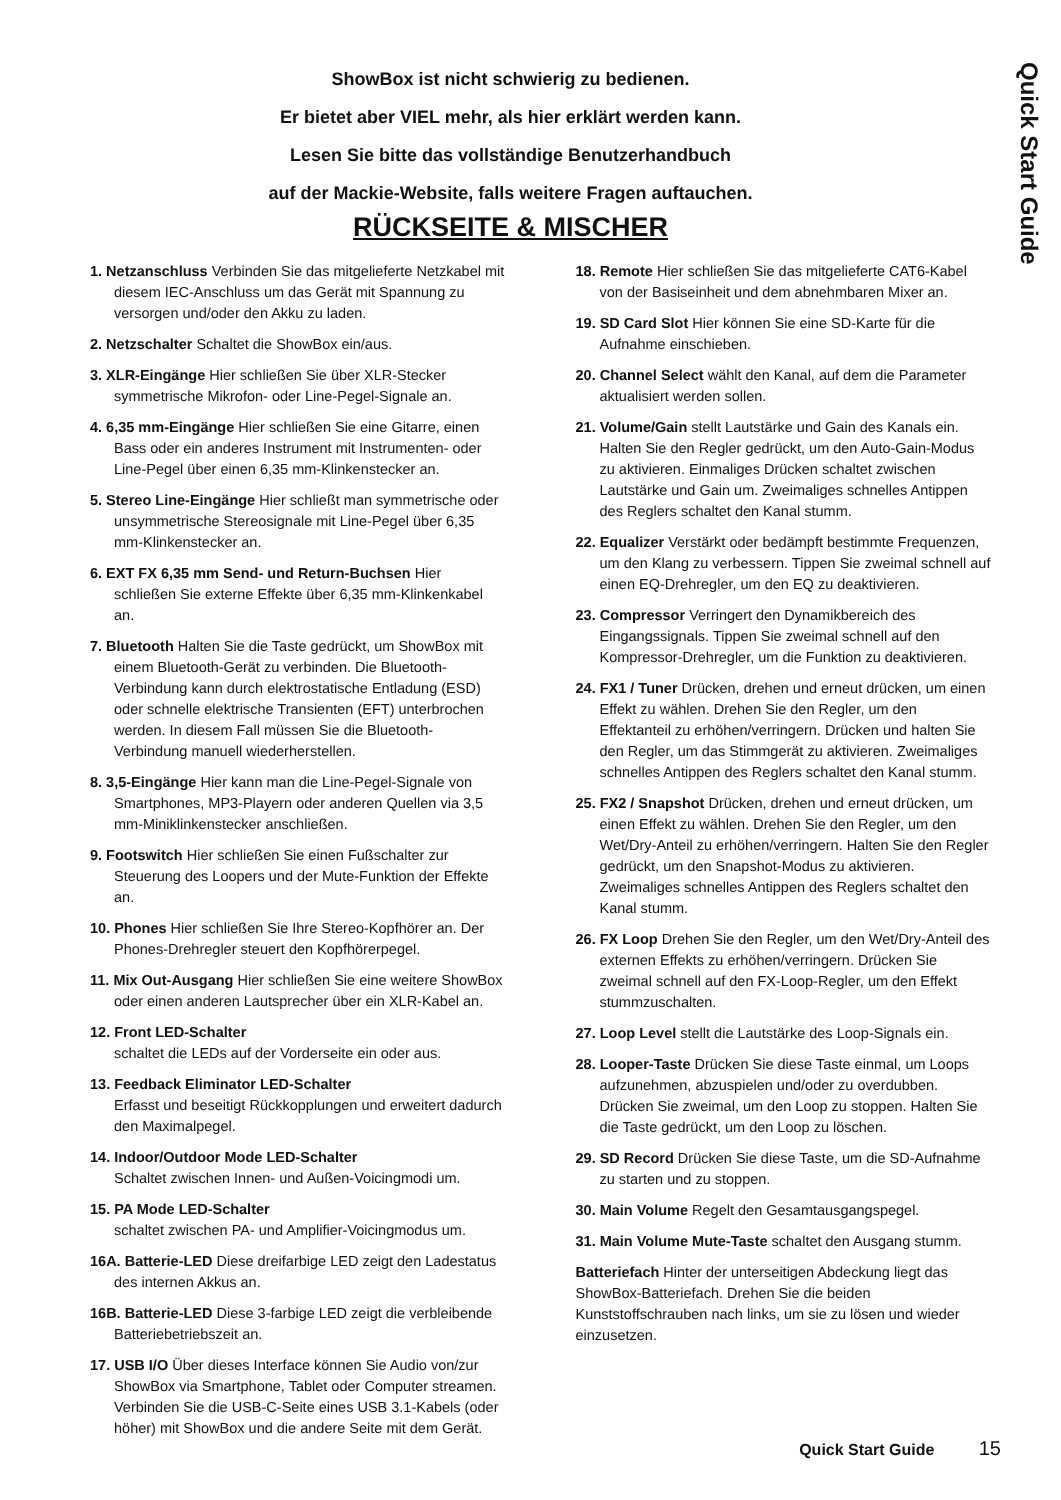Quick Start Guide
ShowBox ist nicht schwierig zu bedienen.
Er bietet aber VIEL mehr, als hier erklärt werden kann.
Lesen Sie bitte das vollständige Benutzerhandbuch
auf der Mackie-Website, falls weitere Fragen auftauchen.
RÜCKSEITE & MISCHER
1. Netzanschluss Verbinden Sie das mitgelieferte Netzkabel mit diesem IEC-Anschluss um das Gerät mit Spannung zu versorgen und/oder den Akku zu laden.
2. Netzschalter Schaltet die ShowBox ein/aus.
3. XLR-Eingänge Hier schließen Sie über XLR-Stecker symmetrische Mikrofon- oder Line-Pegel-Signale an.
4. 6,35 mm-Eingänge Hier schließen Sie eine Gitarre, einen Bass oder ein anderes Instrument mit Instrumenten- oder Line-Pegel über einen 6,35 mm-Klinkenstecker an.
5. Stereo Line-Eingänge Hier schließt man symmetrische oder unsymmetrische Stereosignale mit Line-Pegel über 6,35 mm-Klinkenstecker an.
6. EXT FX 6,35 mm Send- und Return-Buchsen Hier schließen Sie externe Effekte über 6,35 mm-Klinkenkabel an.
7. Bluetooth Halten Sie die Taste gedrückt, um ShowBox mit einem Bluetooth-Gerät zu verbinden. Die Bluetooth-Verbindung kann durch elektrostatische Entladung (ESD) oder schnelle elektrische Transienten (EFT) unterbrochen werden. In diesem Fall müssen Sie die Bluetooth-Verbindung manuell wiederherstellen.
8. 3,5-Eingänge Hier kann man die Line-Pegel-Signale von Smartphones, MP3-Playern oder anderen Quellen via 3,5 mm-Miniklinkenstecker anschließen.
9. Footswitch Hier schließen Sie einen Fußschalter zur Steuerung des Loopers und der Mute-Funktion der Effekte an.
10. Phones Hier schließen Sie Ihre Stereo-Kopfhörer an. Der Phones-Drehregler steuert den Kopfhörerpegel.
11. Mix Out-Ausgang Hier schließen Sie eine weitere ShowBox oder einen anderen Lautsprecher über ein XLR-Kabel an.
12. Front LED-Schalter
schaltet die LEDs auf der Vorderseite ein oder aus.
13. Feedback Eliminator LED-Schalter
Erfasst und beseitigt Rückkopplungen und erweitert dadurch den Maximalpegel.
14. Indoor/Outdoor Mode LED-Schalter
Schaltet zwischen Innen- und Außen-Voicingmodi um.
15. PA Mode LED-Schalter
schaltet zwischen PA- und Amplifier-Voicingmodus um.
16A. Batterie-LED Diese dreifarbige LED zeigt den Ladestatus des internen Akkus an.
16B. Batterie-LED Diese 3-farbige LED zeigt die verbleibende Batteriebetriebszeit an.
17. USB I/O Über dieses Interface können Sie Audio von/zur ShowBox via Smartphone, Tablet oder Computer streamen. Verbinden Sie die USB-C-Seite eines USB 3.1-Kabels (oder höher) mit ShowBox und die andere Seite mit dem Gerät.
18. Remote Hier schließen Sie das mitgelieferte CAT6-Kabel von der Basiseinheit und dem abnehmbaren Mixer an.
19. SD Card Slot Hier können Sie eine SD-Karte für die Aufnahme einschieben.
20. Channel Select wählt den Kanal, auf dem die Parameter aktualisiert werden sollen.
21. Volume/Gain stellt Lautstärke und Gain des Kanals ein. Halten Sie den Regler gedrückt, um den Auto-Gain-Modus zu aktivieren. Einmaliges Drücken schaltet zwischen Lautstärke und Gain um. Zweimaliges schnelles Antippen des Reglers schaltet den Kanal stumm.
22. Equalizer Verstärkt oder bedämpft bestimmte Frequenzen, um den Klang zu verbessern. Tippen Sie zweimal schnell auf einen EQ-Drehregler, um den EQ zu deaktivieren.
23. Compressor Verringert den Dynamikbereich des Eingangssignals. Tippen Sie zweimal schnell auf den Kompressor-Drehregler, um die Funktion zu deaktivieren.
24. FX1 / Tuner Drücken, drehen und erneut drücken, um einen Effekt zu wählen. Drehen Sie den Regler, um den Effektanteil zu erhöhen/verringern. Drücken und halten Sie den Regler, um das Stimmgerät zu aktivieren. Zweimaliges schnelles Antippen des Reglers schaltet den Kanal stumm.
25. FX2 / Snapshot Drücken, drehen und erneut drücken, um einen Effekt zu wählen. Drehen Sie den Regler, um den Wet/Dry-Anteil zu erhöhen/verringern. Halten Sie den Regler gedrückt, um den Snapshot-Modus zu aktivieren. Zweimaliges schnelles Antippen des Reglers schaltet den Kanal stumm.
26. FX Loop Drehen Sie den Regler, um den Wet/Dry-Anteil des externen Effekts zu erhöhen/verringern. Drücken Sie zweimal schnell auf den FX-Loop-Regler, um den Effekt stummzuschalten.
27. Loop Level stellt die Lautstärke des Loop-Signals ein.
28. Looper-Taste Drücken Sie diese Taste einmal, um Loops aufzunehmen, abzuspielen und/oder zu overdubben. Drücken Sie zweimal, um den Loop zu stoppen. Halten Sie die Taste gedrückt, um den Loop zu löschen.
29. SD Record Drücken Sie diese Taste, um die SD-Aufnahme zu starten und zu stoppen.
30. Main Volume Regelt den Gesamtausgangspegel.
31. Main Volume Mute-Taste schaltet den Ausgang stumm.
Batteriefach Hinter der unterseitigen Abdeckung liegt das ShowBox-Batteriefach. Drehen Sie die beiden Kunststoffschrauben nach links, um sie zu lösen und wieder einzusetzen.
Quick Start Guide 15